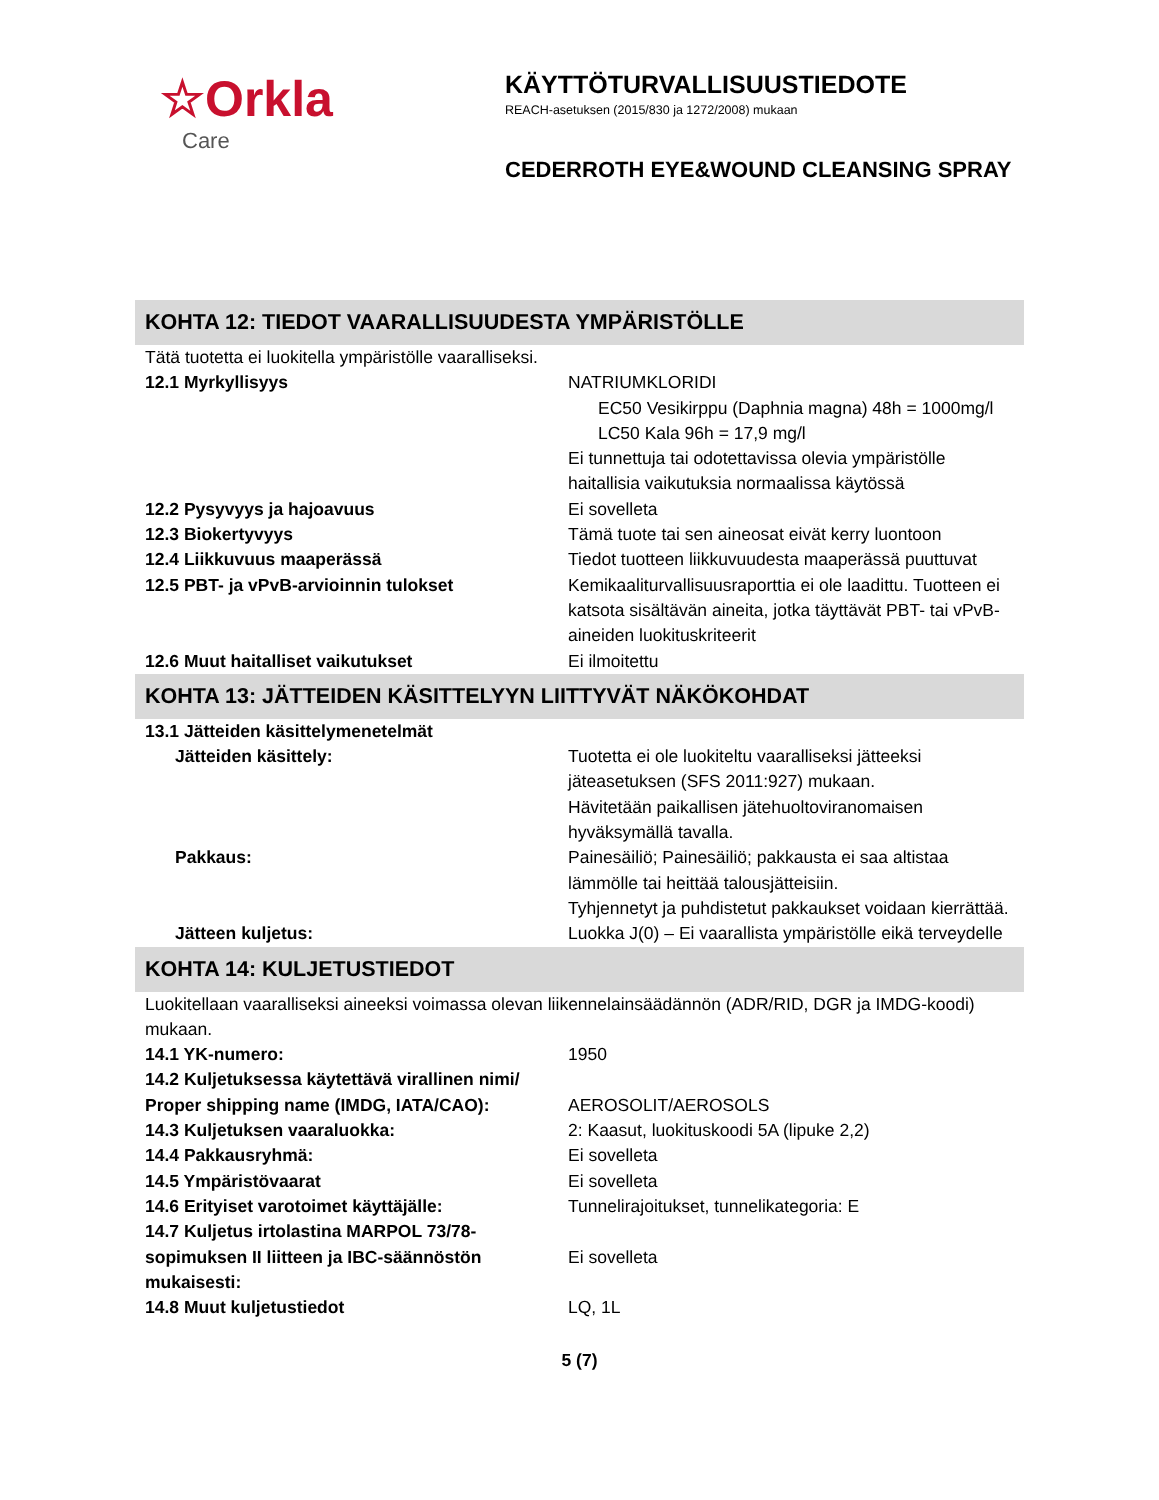☆Orkla
Care
KÄYTTÖTURVALLISUUSTIEDOTE
REACH-asetuksen (2015/830 ja 1272/2008) mukaan
CEDERROTH EYE&WOUND CLEANSING SPRAY
KOHTA 12: TIEDOT VAARALLISUUDESTA YMPÄRISTÖLLE
Tätä tuotetta ei luokitella ympäristölle vaaralliseksi.
| 12.1 Myrkyllisyys | NATRIUMKLORIDI EC50 Vesikirppu (Daphnia magna) 48h = 1000mg/l LC50 Kala 96h = 17,9 mg/l Ei tunnettuja tai odotettavissa olevia ympäristölle haitallisia vaikutuksia normaalissa käytössä |
| 12.2 Pysyvyys ja hajoavuus | Ei sovelleta |
| 12.3 Biokertyvyys | Tämä tuote tai sen aineosat eivät kerry luontoon |
| 12.4 Liikkuvuus maaperässä | Tiedot tuotteen liikkuvuudesta maaperässä puuttuvat |
| 12.5 PBT- ja vPvB-arvioinnin tulokset | Kemikaaliturvallisuusraporttia ei ole laadittu. Tuotteen ei katsota sisältävän aineita, jotka täyttävät PBT- tai vPvB-aineiden luokituskriteerit |
| 12.6 Muut haitalliset vaikutukset | Ei ilmoitettu |
KOHTA 13: JÄTTEIDEN KÄSITTELYYN LIITTYVÄT NÄKÖKOHDAT
| 13.1 Jätteiden käsittelymenetelmät | |
| Jätteiden käsittely: | Tuotetta ei ole luokiteltu vaaralliseksi jätteeksi jäteasetuksen (SFS 2011:927) mukaan. Hävitetään paikallisen jätehuoltoviranomaisen hyväksymällä tavalla. |
| Pakkaus: | Painesäiliö; Painesäiliö; pakkausta ei saa altistaa lämmölle tai heittää talousjätteisiin. Tyhjennetyt ja puhdistetut pakkaukset voidaan kierrättää. |
| Jätteen kuljetus: | Luokka J(0) – Ei vaarallista ympäristölle eikä terveydelle |
KOHTA 14: KULJETUSTIEDOT
Luokitellaan vaaralliseksi aineeksi voimassa olevan liikennelainsäädännön (ADR/RID, DGR ja IMDG-koodi) mukaan.
| 14.1 YK-numero: | 1950 |
| 14.2 Kuljetuksessa käytettävä virallinen nimi/ Proper shipping name (IMDG, IATA/CAO): | AEROSOLIT/AEROSOLS |
| 14.3 Kuljetuksen vaaraluokka: | 2: Kaasut, luokituskoodi 5A (lipuke 2,2) |
| 14.4 Pakkausryhmä: | Ei sovelleta |
| 14.5 Ympäristövaarat | Ei sovelleta |
| 14.6 Erityiset varotoimet käyttäjälle: | Tunnelirajoitukset, tunnelikategoria: E |
| 14.7 Kuljetus irtolastina MARPOL 73/78-sopimuksen II liitteen ja IBC-säännöstön mukaisesti: | Ei sovelleta |
| 14.8 Muut kuljetustiedot | LQ, 1L |
5 (7)